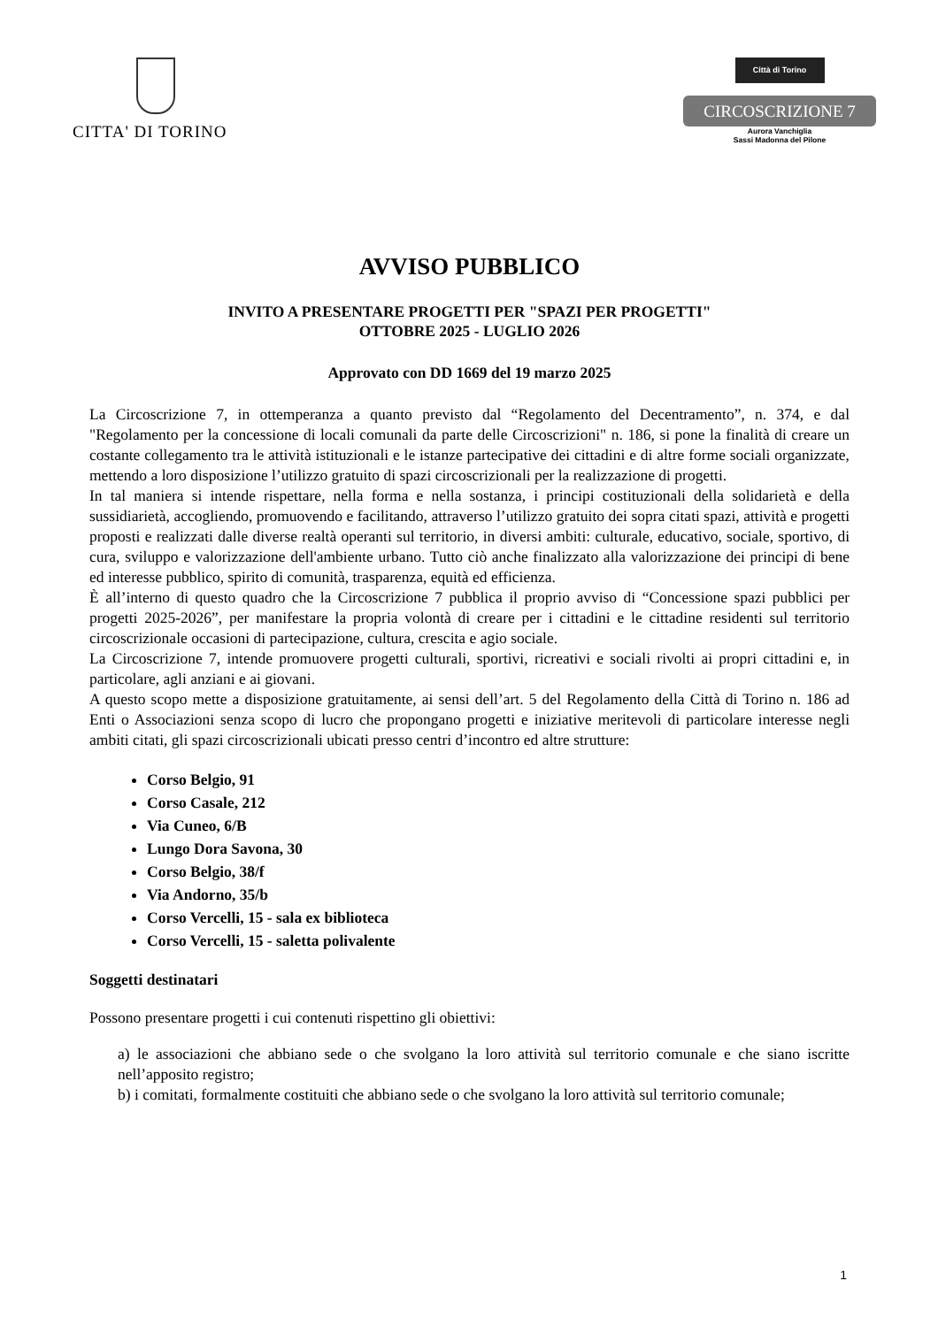CITTA' DI TORINO
Città di Torino
CIRCOSCRIZIONE 7
Aurora Vanchiglia
Sassi Madonna del Pilone
AVVISO PUBBLICO
INVITO A PRESENTARE PROGETTI PER "SPAZI PER PROGETTI"
OTTOBRE 2025 - LUGLIO 2026
Approvato con DD 1669 del 19 marzo 2025
La Circoscrizione 7, in ottemperanza a quanto previsto dal “Regolamento del Decentramento”, n. 374, e dal "Regolamento per la concessione di locali comunali da parte delle Circoscrizioni" n. 186, si pone la finalità di creare un costante collegamento tra le attività istituzionali e le istanze partecipative dei cittadini e di altre forme sociali organizzate, mettendo a loro disposizione l’utilizzo gratuito di spazi circoscrizionali per la realizzazione di progetti.
In tal maniera si intende rispettare, nella forma e nella sostanza, i principi costituzionali della solidarietà e della sussidiarietà, accogliendo, promuovendo e facilitando, attraverso l’utilizzo gratuito dei sopra citati spazi, attività e progetti proposti e realizzati dalle diverse realtà operanti sul territorio, in diversi ambiti: culturale, educativo, sociale, sportivo, di cura, sviluppo e valorizzazione dell'ambiente urbano. Tutto ciò anche finalizzato alla valorizzazione dei principi di bene ed interesse pubblico, spirito di comunità, trasparenza, equità ed efficienza.
È all’interno di questo quadro che la Circoscrizione 7 pubblica il proprio avviso di “Concessione spazi pubblici per progetti 2025-2026”, per manifestare la propria volontà di creare per i cittadini e le cittadine residenti sul territorio circoscrizionale occasioni di partecipazione, cultura, crescita e agio sociale.
La Circoscrizione 7, intende promuovere progetti culturali, sportivi, ricreativi e sociali rivolti ai propri cittadini e, in particolare, agli anziani e ai giovani.
A questo scopo mette a disposizione gratuitamente, ai sensi dell’art. 5 del Regolamento della Città di Torino n. 186 ad Enti o Associazioni senza scopo di lucro che propongano progetti e iniziative meritevoli di particolare interesse negli ambiti citati, gli spazi circoscrizionali ubicati presso centri d’incontro ed altre strutture:
Corso Belgio, 91
Corso Casale, 212
Via Cuneo, 6/B
Lungo Dora Savona, 30
Corso Belgio, 38/f
Via Andorno, 35/b
Corso Vercelli, 15 - sala ex biblioteca
Corso Vercelli, 15 - saletta polivalente
Soggetti destinatari
Possono presentare progetti i cui contenuti rispettino gli obiettivi:
a) le associazioni che abbiano sede o che svolgano la loro attività sul territorio comunale e che siano iscritte nell’apposito registro;
b) i comitati, formalmente costituiti che abbiano sede o che svolgano la loro attività sul territorio comunale;
1